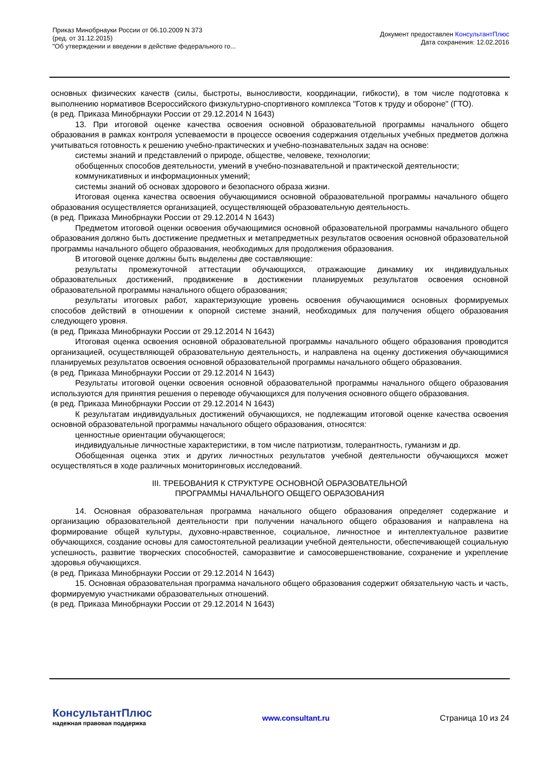Приказ Минобрнауки России от 06.10.2009 N 373
(ред. от 31.12.2015)
"Об утверждении и введении в действие федерального го...
Документ предоставлен КонсультантПлюс
Дата сохранения: 12.02.2016
основных физических качеств (силы, быстроты, выносливости, координации, гибкости), в том числе подготовка к выполнению нормативов Всероссийского физкультурно-спортивного комплекса "Готов к труду и обороне" (ГТО).
(в ред. Приказа Минобрнауки России от 29.12.2014 N 1643)
13. При итоговой оценке качества освоения основной образовательной программы начального общего образования в рамках контроля успеваемости в процессе освоения содержания отдельных учебных предметов должна учитываться готовность к решению учебно-практических и учебно-познавательных задач на основе:
системы знаний и представлений о природе, обществе, человеке, технологии;
обобщенных способов деятельности, умений в учебно-познавательной и практической деятельности;
коммуникативных и информационных умений;
системы знаний об основах здорового и безопасного образа жизни.
Итоговая оценка качества освоения обучающимися основной образовательной программы начального общего образования осуществляется организацией, осуществляющей образовательную деятельность.
(в ред. Приказа Минобрнауки России от 29.12.2014 N 1643)
Предметом итоговой оценки освоения обучающимися основной образовательной программы начального общего образования должно быть достижение предметных и метапредметных результатов освоения основной образовательной программы начального общего образования, необходимых для продолжения образования.
В итоговой оценке должны быть выделены две составляющие:
результаты промежуточной аттестации обучающихся, отражающие динамику их индивидуальных образовательных достижений, продвижение в достижении планируемых результатов освоения основной образовательной программы начального общего образования;
результаты итоговых работ, характеризующие уровень освоения обучающимися основных формируемых способов действий в отношении к опорной системе знаний, необходимых для получения общего образования следующего уровня.
(в ред. Приказа Минобрнауки России от 29.12.2014 N 1643)
Итоговая оценка освоения основной образовательной программы начального общего образования проводится организацией, осуществляющей образовательную деятельность, и направлена на оценку достижения обучающимися планируемых результатов освоения основной образовательной программы начального общего образования.
(в ред. Приказа Минобрнауки России от 29.12.2014 N 1643)
Результаты итоговой оценки освоения основной образовательной программы начального общего образования используются для принятия решения о переводе обучающихся для получения основного общего образования.
(в ред. Приказа Минобрнауки России от 29.12.2014 N 1643)
К результатам индивидуальных достижений обучающихся, не подлежащим итоговой оценке качества освоения основной образовательной программы начального общего образования, относятся:
ценностные ориентации обучающегося;
индивидуальные личностные характеристики, в том числе патриотизм, толерантность, гуманизм и др.
Обобщенная оценка этих и других личностных результатов учебной деятельности обучающихся может осуществляться в ходе различных мониторинговых исследований.
III. ТРЕБОВАНИЯ К СТРУКТУРЕ ОСНОВНОЙ ОБРАЗОВАТЕЛЬНОЙ
ПРОГРАММЫ НАЧАЛЬНОГО ОБЩЕГО ОБРАЗОВАНИЯ
14. Основная образовательная программа начального общего образования определяет содержание и организацию образовательной деятельности при получении начального общего образования и направлена на формирование общей культуры, духовно-нравственное, социальное, личностное и интеллектуальное развитие обучающихся, создание основы для самостоятельной реализации учебной деятельности, обеспечивающей социальную успешность, развитие творческих способностей, саморазвитие и самосовершенствование, сохранение и укрепление здоровья обучающихся.
(в ред. Приказа Минобрнауки России от 29.12.2014 N 1643)
15. Основная образовательная программа начального общего образования содержит обязательную часть и часть, формируемую участниками образовательных отношений.
(в ред. Приказа Минобрнауки России от 29.12.2014 N 1643)
КонсультантПлюс
надежная правовая поддержка
www.consultant.ru Страница 10 из 24